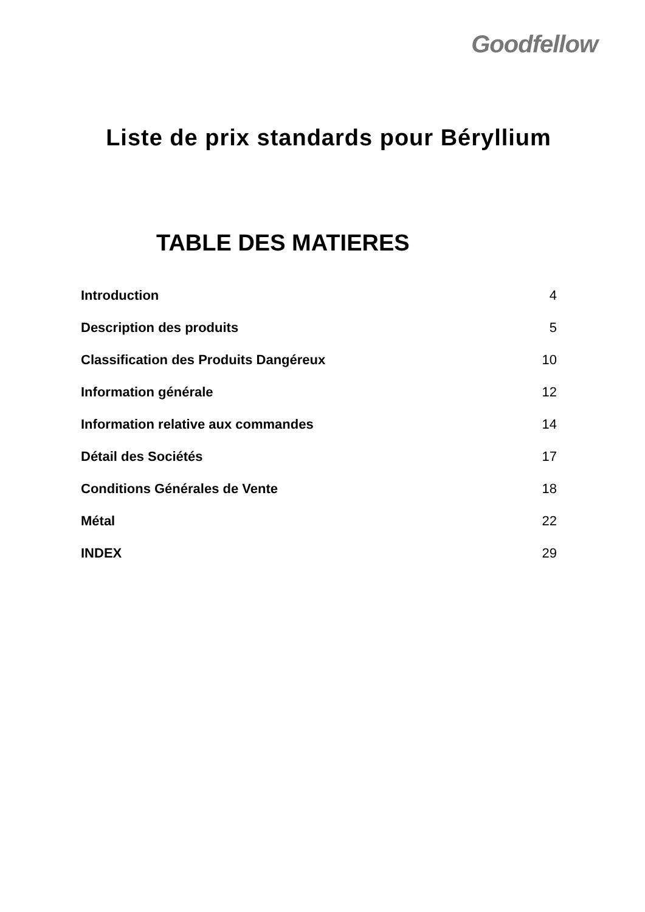Goodfellow
Liste de prix standards pour Béryllium
TABLE DES MATIERES
| Introduction | 4 |
| Description des produits | 5 |
| Classification des Produits Dangéreux | 10 |
| Information générale | 12 |
| Information relative aux commandes | 14 |
| Détail des Sociétés | 17 |
| Conditions Générales de Vente | 18 |
| Métal | 22 |
| INDEX | 29 |